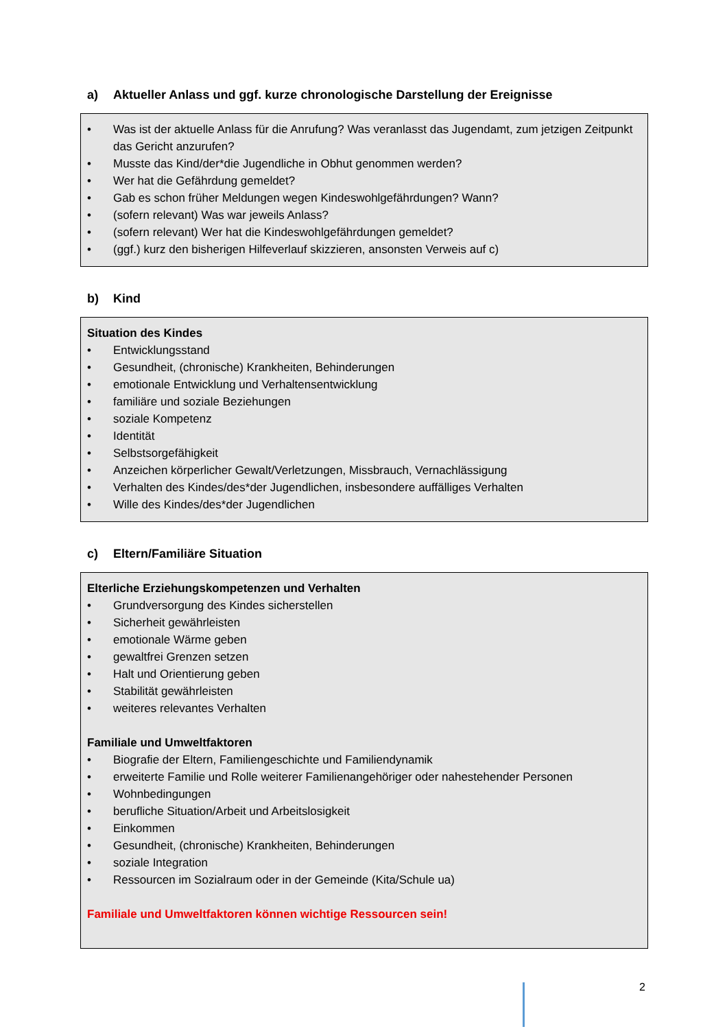a) Aktueller Anlass und ggf. kurze chronologische Darstellung der Ereignisse
• Was ist der aktuelle Anlass für die Anrufung? Was veranlasst das Jugendamt, zum jetzigen Zeitpunkt das Gericht anzurufen?
• Musste das Kind/der*die Jugendliche in Obhut genommen werden?
• Wer hat die Gefährdung gemeldet?
• Gab es schon früher Meldungen wegen Kindeswohlgefährdungen? Wann?
• (sofern relevant) Was war jeweils Anlass?
• (sofern relevant) Wer hat die Kindeswohlgefährdungen gemeldet?
• (ggf.) kurz den bisherigen Hilfeverlauf skizzieren, ansonsten Verweis auf c)
b) Kind
Situation des Kindes
• Entwicklungsstand
• Gesundheit, (chronische) Krankheiten, Behinderungen
• emotionale Entwicklung und Verhaltensentwicklung
• familiäre und soziale Beziehungen
• soziale Kompetenz
• Identität
• Selbstsorgefähigkeit
• Anzeichen körperlicher Gewalt/Verletzungen, Missbrauch, Vernachlässigung
• Verhalten des Kindes/des*der Jugendlichen, insbesondere auffälliges Verhalten
• Wille des Kindes/des*der Jugendlichen
c) Eltern/Familiäre Situation
Elterliche Erziehungskompetenzen und Verhalten
• Grundversorgung des Kindes sicherstellen
• Sicherheit gewährleisten
• emotionale Wärme geben
• gewaltfrei Grenzen setzen
• Halt und Orientierung geben
• Stabilität gewährleisten
• weiteres relevantes Verhalten
Familiale und Umweltfaktoren
• Biografie der Eltern, Familiengeschichte und Familiendynamik
• erweiterte Familie und Rolle weiterer Familienangehöriger oder nahestehender Personen
• Wohnbedingungen
• berufliche Situation/Arbeit und Arbeitslosigkeit
• Einkommen
• Gesundheit, (chronische) Krankheiten, Behinderungen
• soziale Integration
• Ressourcen im Sozialraum oder in der Gemeinde (Kita/Schule ua)
Familiale und Umweltfaktoren können wichtige Ressourcen sein!
2